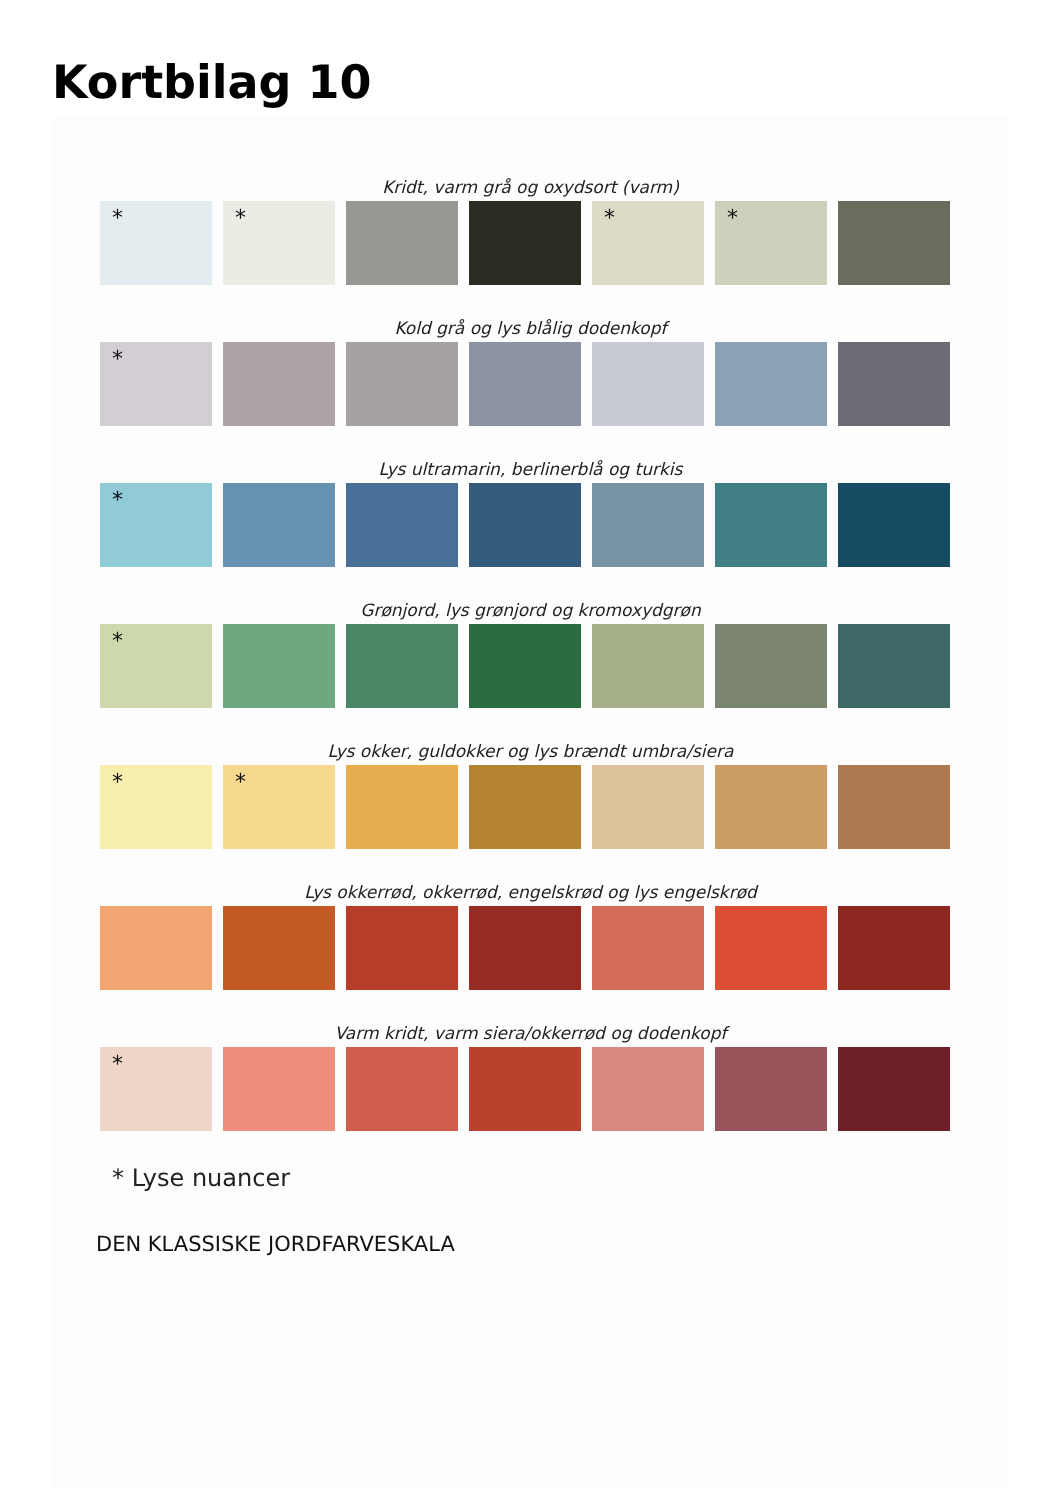Kortbilag 10
Kridt, varm grå og oxydsort (varm)
* * * *
Kold grå og lys blålig dodenkopf
*
Lys ultramarin, berlinerblå og turkis
*
Grønjord, lys grønjord og kromoxydgrøn
*
Lys okker, guldokker og lys brændt umbra/siera
* *
Lys okkerrød, okkerrød, engelskrød og lys engelskrød
Varm kridt, varm siera/okkerrød og dodenkopf
*
* Lyse nuancer
DEN KLASSISKE JORDFARVESKALA